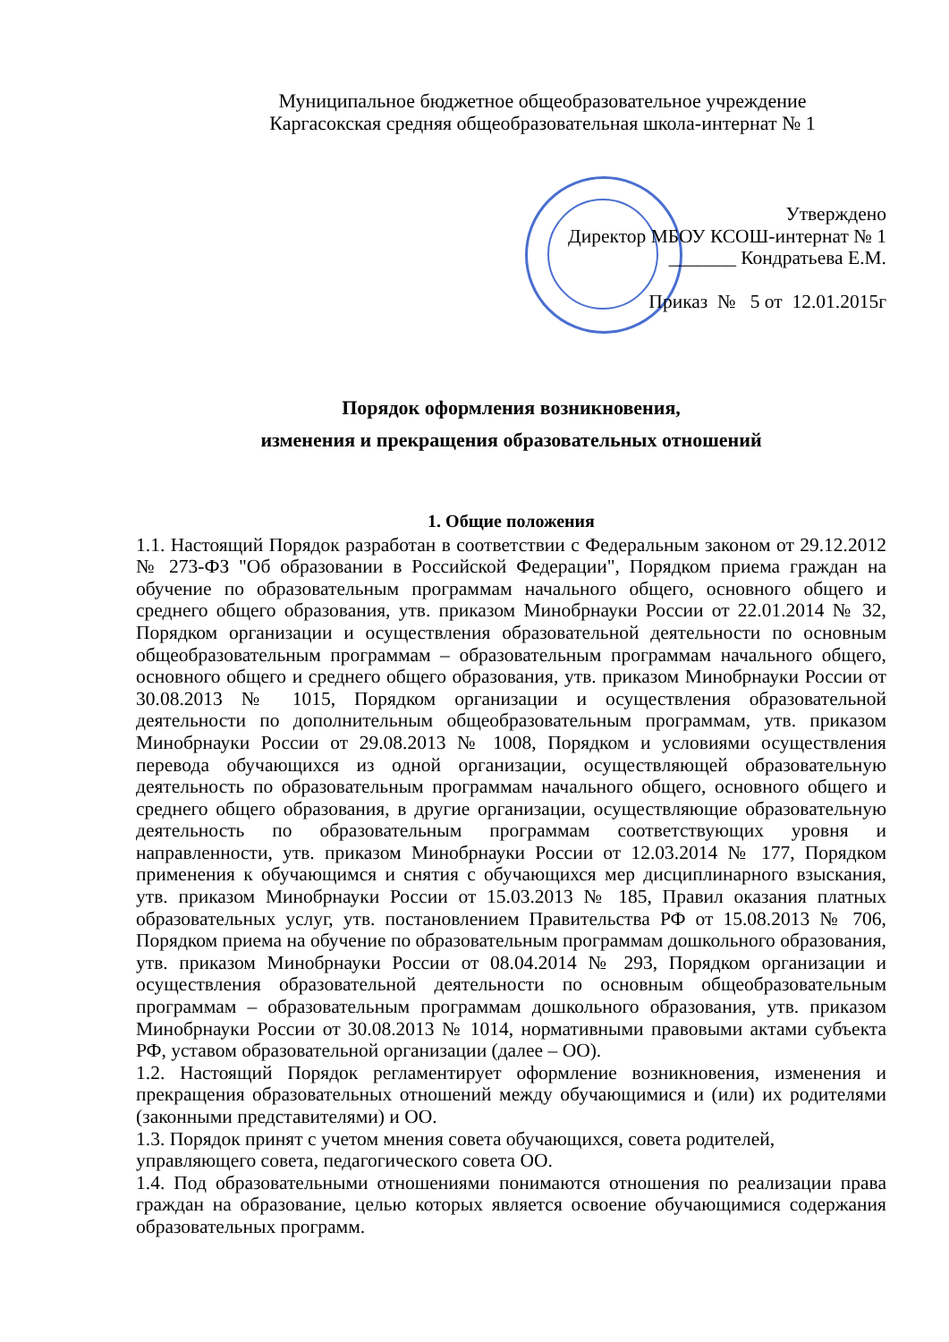Муниципальное бюджетное общеобразовательное учреждение
Каргасокская средняя общеобразовательная школа-интернат № 1
Утверждено
Директор МБОУ КСОШ-интернат № 1
_______ Кондратьева Е.М.
Приказ № 5 от 12.01.2015г
Порядок оформления возникновения,
изменения и прекращения образовательных отношений
1. Общие положения
1.1. Настоящий Порядок разработан в соответствии с Федеральным законом от 29.12.2012 № 273-ФЗ "Об образовании в Российской Федерации", Порядком приема граждан на обучение по образовательным программам начального общего, основного общего и среднего общего образования, утв. приказом Минобрнауки России от 22.01.2014 № 32, Порядком организации и осуществления образовательной деятельности по основным общеобразовательным программам – образовательным программам начального общего, основного общего и среднего общего образования, утв. приказом Минобрнауки России от 30.08.2013 № 1015, Порядком организации и осуществления образовательной деятельности по дополнительным общеобразовательным программам, утв. приказом Минобрнауки России от 29.08.2013 № 1008, Порядком и условиями осуществления перевода обучающихся из одной организации, осуществляющей образовательную деятельность по образовательным программам начального общего, основного общего и среднего общего образования, в другие организации, осуществляющие образовательную деятельность по образовательным программам соответствующих уровня и направленности, утв. приказом Минобрнауки России от 12.03.2014 № 177, Порядком применения к обучающимся и снятия с обучающихся мер дисциплинарного взыскания, утв. приказом Минобрнауки России от 15.03.2013 № 185, Правил оказания платных образовательных услуг, утв. постановлением Правительства РФ от 15.08.2013 № 706, Порядком приема на обучение по образовательным программам дошкольного образования, утв. приказом Минобрнауки России от 08.04.2014 № 293, Порядком организации и осуществления образовательной деятельности по основным общеобразовательным программам – образовательным программам дошкольного образования, утв. приказом Минобрнауки России от 30.08.2013 № 1014, нормативными правовыми актами субъекта РФ, уставом образовательной организации (далее – ОО).
1.2. Настоящий Порядок регламентирует оформление возникновения, изменения и прекращения образовательных отношений между обучающимися и (или) их родителями (законными представителями) и ОО.
1.3. Порядок принят с учетом мнения совета обучающихся, совета родителей,
управляющего совета, педагогического совета ОО.
1.4. Под образовательными отношениями понимаются отношения по реализации права граждан на образование, целью которых является освоение обучающимися содержания образовательных программ.